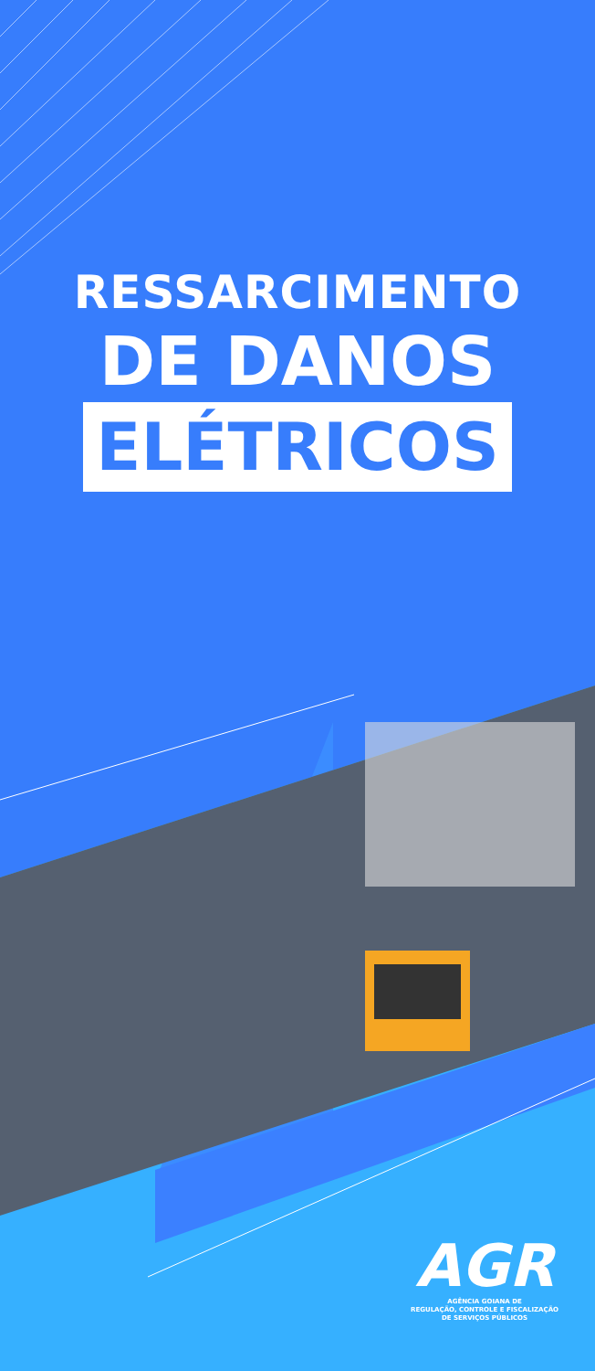RESSARCIMENTO
DE DANOS
ELÉTRICOS
AGR
AGÊNCIA GOIANA DE
REGULAÇÃO, CONTROLE E FISCALIZAÇÃO
DE SERVIÇOS PÚBLICOS